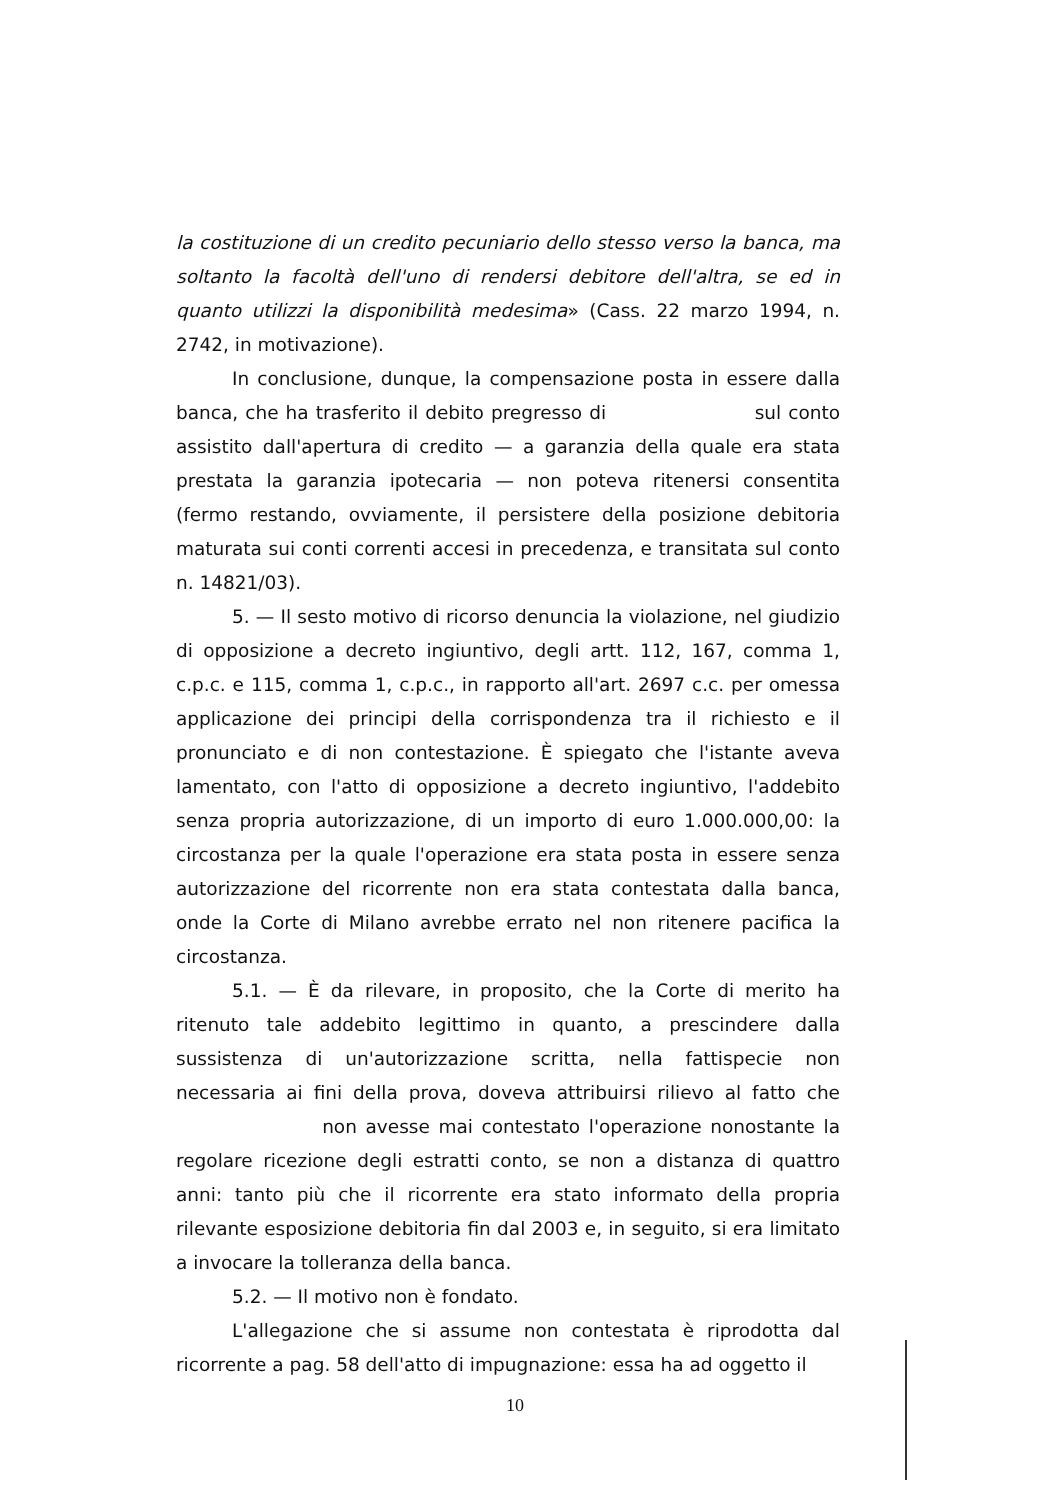la costituzione di un credito pecuniario dello stesso verso la banca, ma soltanto la facoltà dell'uno di rendersi debitore dell'altra, se ed in quanto utilizzi la disponibilità medesima» (Cass. 22 marzo 1994, n. 2742, in motivazione).
In conclusione, dunque, la compensazione posta in essere dalla banca, che ha trasferito il debito pregresso di sul conto assistito dall'apertura di credito — a garanzia della quale era stata prestata la garanzia ipotecaria — non poteva ritenersi consentita (fermo restando, ovviamente, il persistere della posizione debitoria maturata sui conti correnti accesi in precedenza, e transitata sul conto n. 14821/03).
5. — Il sesto motivo di ricorso denuncia la violazione, nel giudizio di opposizione a decreto ingiuntivo, degli artt. 112, 167, comma 1, c.p.c. e 115, comma 1, c.p.c., in rapporto all'art. 2697 c.c. per omessa applicazione dei principi della corrispondenza tra il richiesto e il pronunciato e di non contestazione. È spiegato che l'istante aveva lamentato, con l'atto di opposizione a decreto ingiuntivo, l'addebito senza propria autorizzazione, di un importo di euro 1.000.000,00: la circostanza per la quale l'operazione era stata posta in essere senza autorizzazione del ricorrente non era stata contestata dalla banca, onde la Corte di Milano avrebbe errato nel non ritenere pacifica la circostanza.
5.1. — È da rilevare, in proposito, che la Corte di merito ha ritenuto tale addebito legittimo in quanto, a prescindere dalla sussistenza di un'autorizzazione scritta, nella fattispecie non necessaria ai fini della prova, doveva attribuirsi rilievo al fatto che non avesse mai contestato l'operazione nonostante la regolare ricezione degli estratti conto, se non a distanza di quattro anni: tanto più che il ricorrente era stato informato della propria rilevante esposizione debitoria fin dal 2003 e, in seguito, si era limitato a invocare la tolleranza della banca.
5.2. — Il motivo non è fondato.
L'allegazione che si assume non contestata è riprodotta dal ricorrente a pag. 58 dell'atto di impugnazione: essa ha ad oggetto il
10